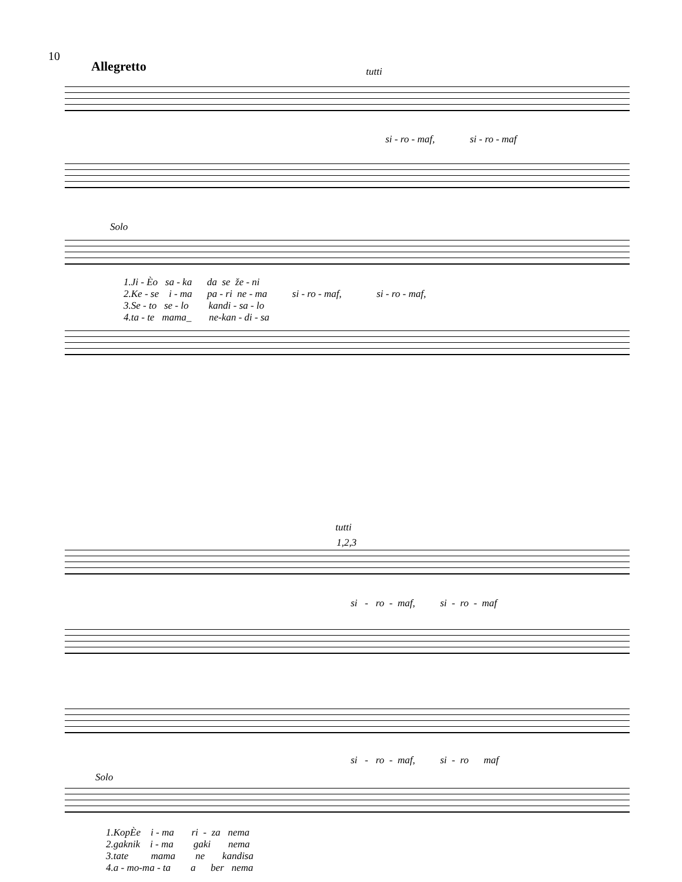10
Allegretto tutti
si - ro - maf, si - ro - maf
Solo
1.Ji - Èo sa - ka da se že - ni 2.Ke - se i - ma pa - ri ne - ma si - ro - maf, si - ro - maf, 3.Se - to se - lo kandi - sa - lo 4.ta - te mama_ ne-kan - di - sa
tutti
1,2,3
si - ro - maf, si - ro - maf
si - ro - maf, si - ro maf
Solo
1.KopÈe i - ma ri - za nema 2.gaknik i - ma gaki nema 3.tate mama ne kandisa 4.a - mo-ma - ta a ber nema